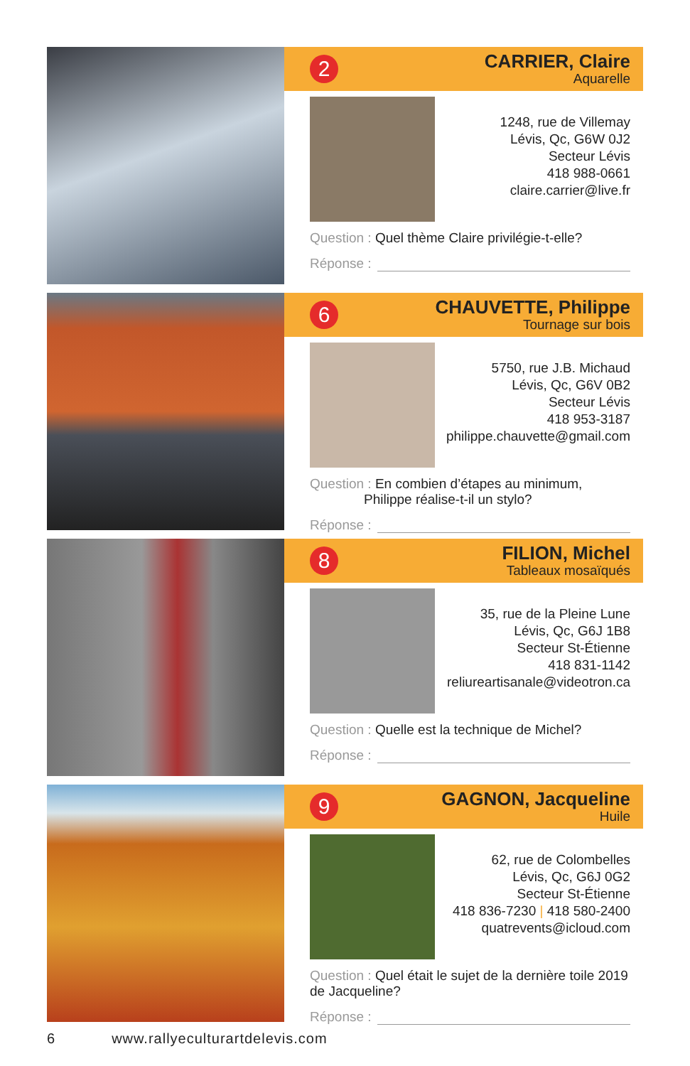2
CARRIER, Claire
Aquarelle
1248, rue de Villemay
Lévis, Qc, G6W 0J2
Secteur Lévis
418 988-0661
claire.carrier@live.fr
Question : Quel thème Claire privilégie-t-elle?
Réponse :
6
CHAUVETTE, Philippe
Tournage sur bois
5750, rue J.B. Michaud
Lévis, Qc, G6V 0B2
Secteur Lévis
418 953-3187
philippe.chauvette@gmail.com
Question : En combien d’étapes au minimum,
Philippe réalise-t-il un stylo?
Réponse :
8
FILION, Michel
Tableaux mosaïqués
35, rue de la Pleine Lune
Lévis, Qc, G6J 1B8
Secteur St-Étienne
418 831-1142
reliureartisanale@videotron.ca
Question : Quelle est la technique de Michel?
Réponse :
9
GAGNON, Jacqueline
Huile
62, rue de Colombelles
Lévis, Qc, G6J 0G2
Secteur St-Étienne
418 836-7230 | 418 580-2400
quatrevents@icloud.com
Question : Quel était le sujet de la dernière toile 2019 de Jacqueline?
Réponse :
6 www.rallyeculturartdelevis.com